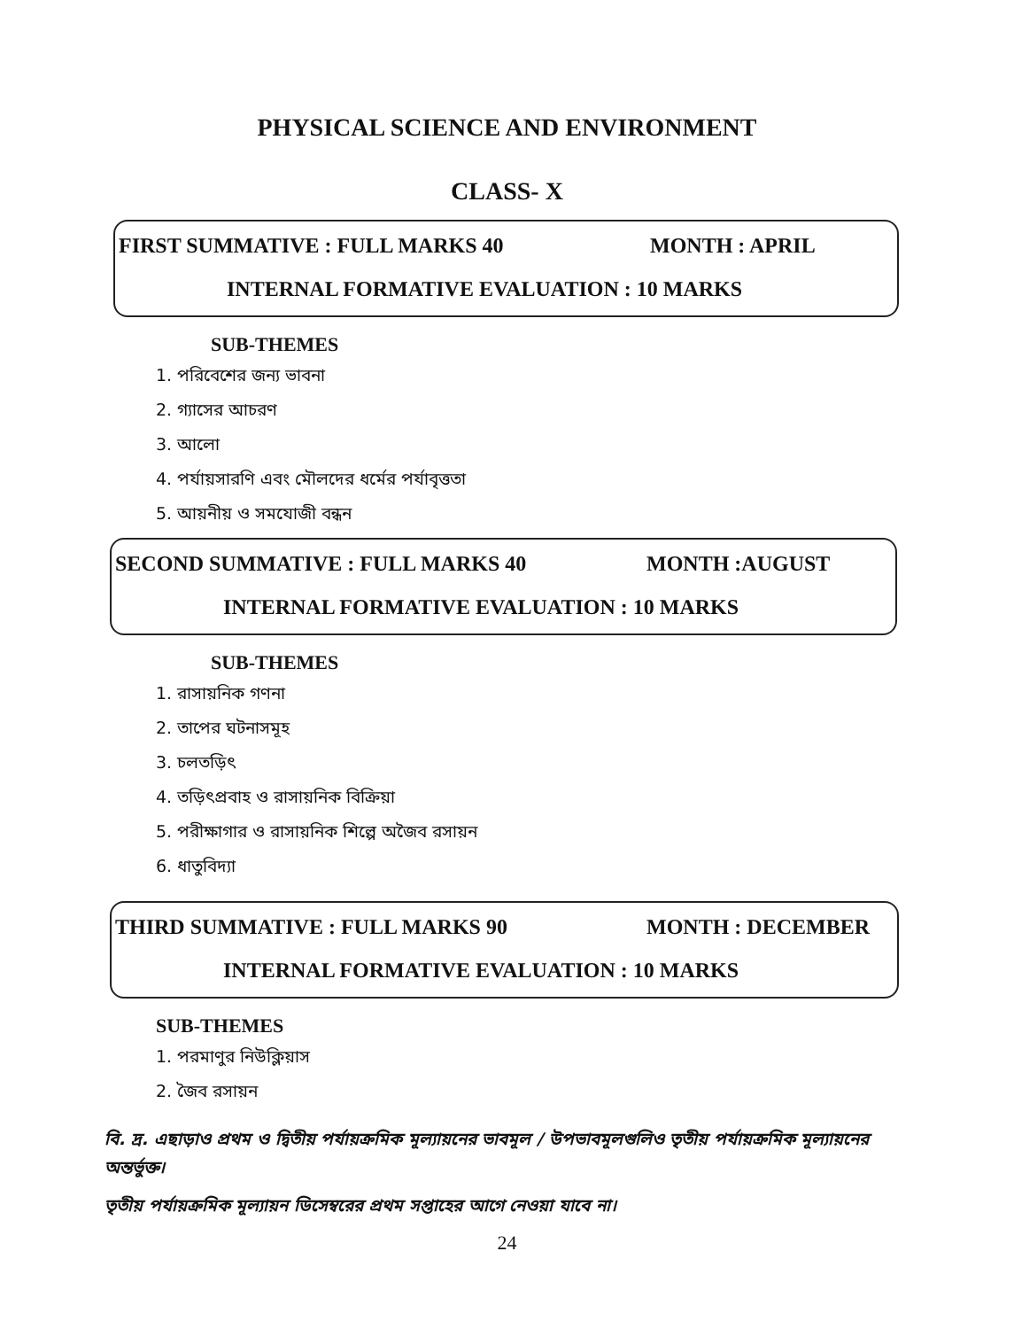PHYSICAL SCIENCE AND ENVIRONMENT
CLASS- X
FIRST SUMMATIVE : FULL MARKS 40 MONTH : APRIL
INTERNAL FORMATIVE EVALUATION : 10 MARKS
SUB-THEMES
1. পরিবেশের জন্য ভাবনা
2. গ্যাসের আচরণ
3. আলো
4. পর্যায়সারণি এবং মৌলদের ধর্মের পর্যাবৃত্ততা
5. আয়নীয় ও সমযোজী বন্ধন
SECOND SUMMATIVE : FULL MARKS 40 MONTH :AUGUST
INTERNAL FORMATIVE EVALUATION : 10 MARKS
SUB-THEMES
1. রাসায়নিক গণনা
2. তাপের ঘটনাসমূহ
3. চলতড়িৎ
4. তড়িৎপ্রবাহ ও রাসায়নিক বিক্রিয়া
5. পরীক্ষাগার ও রাসায়নিক শিল্পে অজৈব রসায়ন
6. ধাতুবিদ্যা
THIRD SUMMATIVE : FULL MARKS 90 MONTH : DECEMBER
INTERNAL FORMATIVE EVALUATION : 10 MARKS
SUB-THEMES
1. পরমাণুর নিউক্লিয়াস
2. জৈব রসায়ন
বি. দ্র. এছাড়াও প্রথম ও দ্বিতীয় পর্যায়ক্রমিক মূল্যায়নের ভাবমূল / উপভাবমূলগুলিও তৃতীয় পর্যায়ক্রমিক মূল্যায়নের অন্তর্ভুক্ত।
তৃতীয় পর্যায়ক্রমিক মূল্যায়ন ডিসেম্বরের প্রথম সপ্তাহের আগে নেওয়া যাবে না।
24